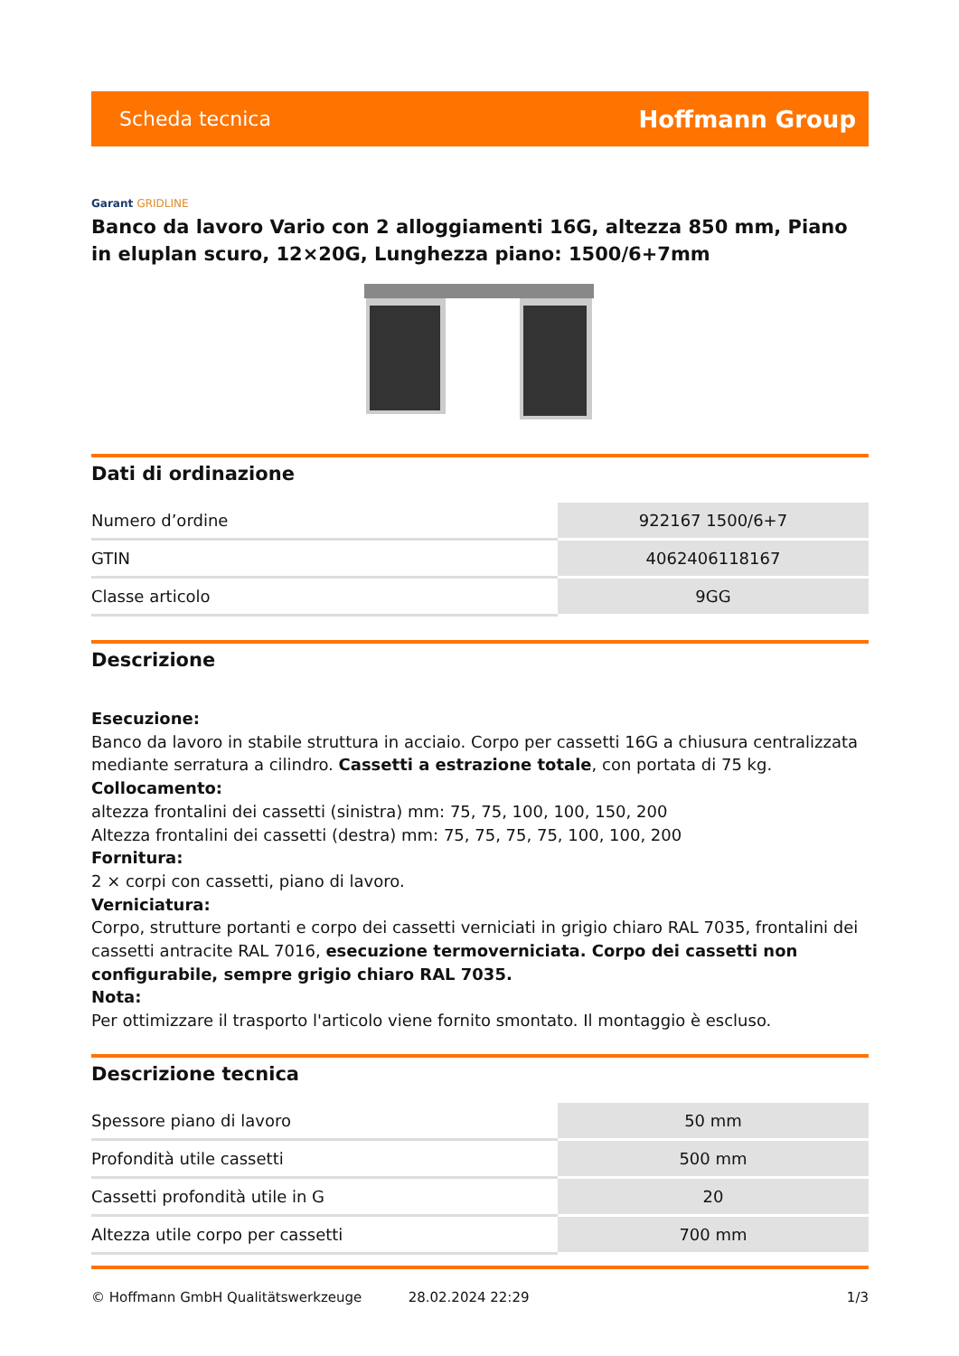Scheda tecnica
Hoffmann Group
Garant GRIDLINE
Banco da lavoro Vario con 2 alloggiamenti 16G, altezza 850 mm, Piano in eluplan scuro, 12×20G, Lunghezza piano: 1500/6+7mm
Dati di ordinazione
| Numero d’ordine | 922167 1500/6+7 |
| GTIN | 4062406118167 |
| Classe articolo | 9GG |
Descrizione
Esecuzione:
Banco da lavoro in stabile struttura in acciaio. Corpo per cassetti 16G a chiusura centralizzata mediante serratura a cilindro. Cassetti a estrazione totale, con portata di 75 kg.
Collocamento:
altezza frontalini dei cassetti (sinistra) mm: 75, 75, 100, 100, 150, 200
Altezza frontalini dei cassetti (destra) mm: 75, 75, 75, 75, 100, 100, 200
Fornitura:
2 × corpi con cassetti, piano di lavoro.
Verniciatura:
Corpo, strutture portanti e corpo dei cassetti verniciati in grigio chiaro RAL 7035, frontalini dei cassetti antracite RAL 7016, esecuzione termoverniciata. Corpo dei cassetti non configurabile, sempre grigio chiaro RAL 7035.
Nota:
Per ottimizzare il trasporto l'articolo viene fornito smontato. Il montaggio è escluso.
Descrizione tecnica
| Spessore piano di lavoro | 50 mm |
| Profondità utile cassetti | 500 mm |
| Cassetti profondità utile in G | 20 |
| Altezza utile corpo per cassetti | 700 mm |
© Hoffmann GmbH Qualitätswerkzeuge 28.02.2024 22:29 1/3